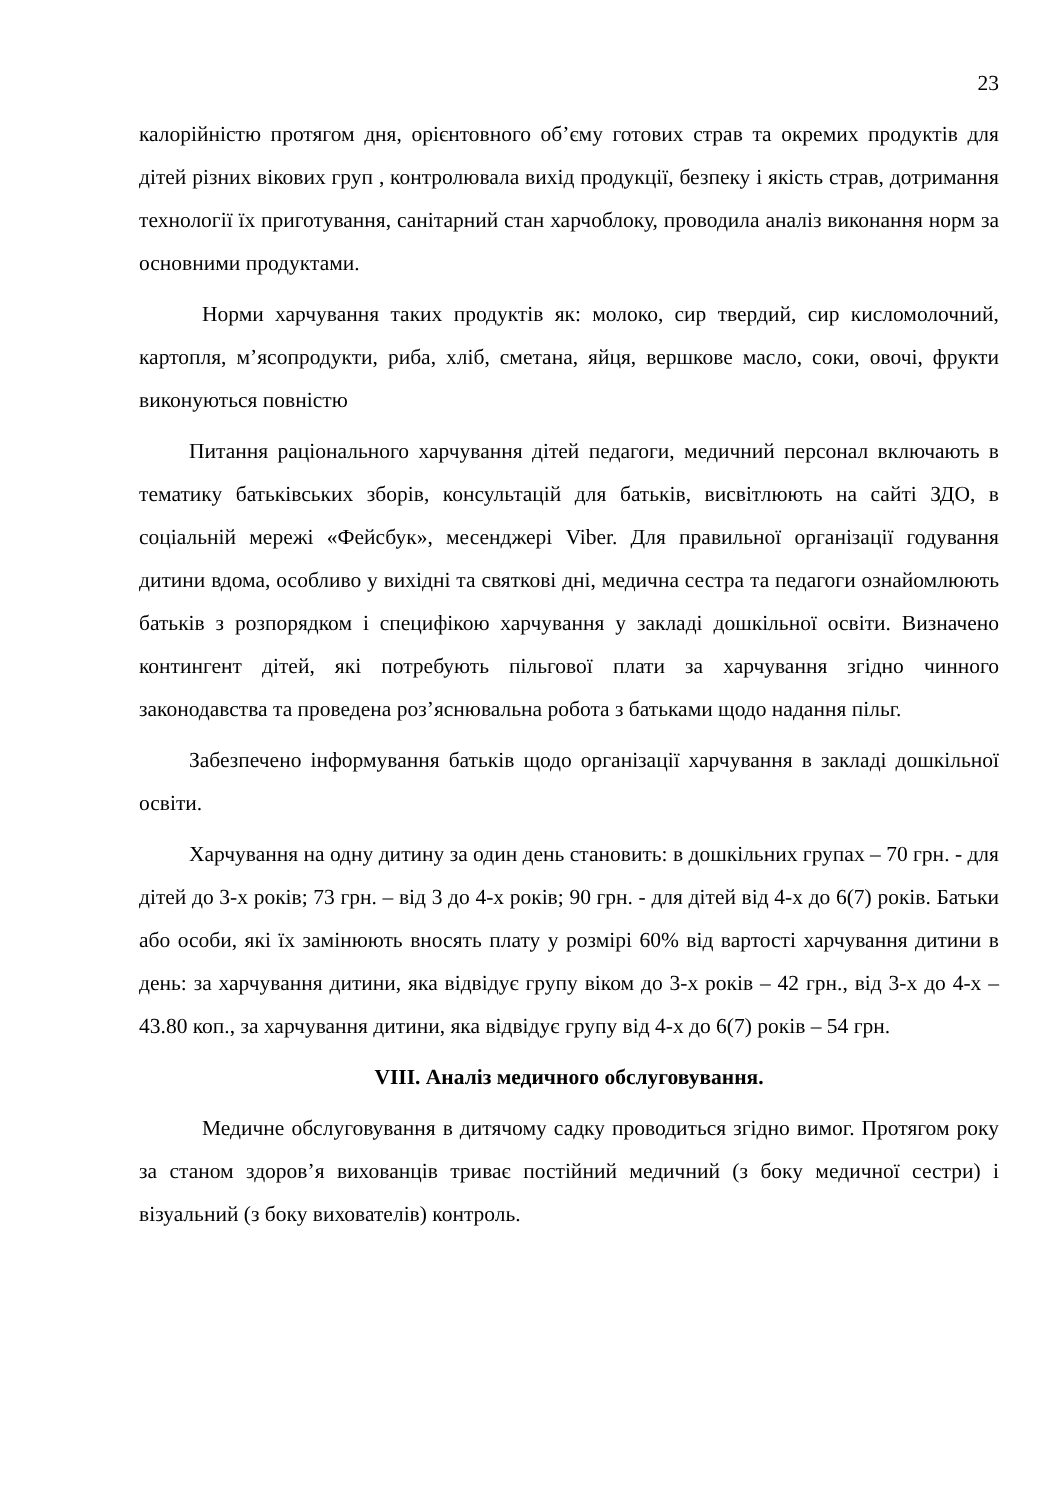23
калорійністю протягом дня, орієнтовного об’єму готових страв та окремих продуктів для дітей різних вікових груп , контролювала вихід продукції, безпеку і якість страв, дотримання технології їх приготування, санітарний стан харчоблоку, проводила аналіз виконання норм за основними продуктами.
Норми харчування таких продуктів як: молоко, сир твердий, сир кисломолочний, картопля, м’ясопродукти, риба, хліб, сметана, яйця, вершкове масло, соки, овочі, фрукти виконуються повністю
Питання раціонального харчування дітей педагоги, медичний персонал включають в тематику батьківських зборів, консультацій для батьків, висвітлюють на сайті ЗДО, в соціальній мережі «Фейсбук», месенджері Viber. Для правильної організації годування дитини вдома, особливо у вихідні та святкові дні, медична сестра та педагоги ознайомлюють батьків з розпорядком і специфікою харчування у закладі дошкільної освіти. Визначено контингент дітей, які потребують пільгової плати за харчування згідно чинного законодавства та проведена роз’яснювальна робота з батьками щодо надання пільг.
Забезпечено інформування батьків щодо організації харчування в закладі дошкільної освіти.
Харчування на одну дитину за один день становить: в дошкільних групах – 70 грн. - для дітей до 3-х років; 73 грн. – від 3 до 4-х років; 90 грн. - для дітей від 4-х до 6(7) років. Батьки або особи, які їх замінюють вносять плату у розмірі 60% від вартості харчування дитини в день: за харчування дитини, яка відвідує групу віком до 3-х років – 42 грн., від 3-х до 4-х – 43.80 коп., за харчування дитини, яка відвідує групу від 4-х до 6(7) років – 54 грн.
VIII. Аналіз медичного обслуговування.
Медичне обслуговування в дитячому садку проводиться згідно вимог. Протягом року за станом здоров’я вихованців триває постійний медичний (з боку медичної сестри) і візуальний (з боку вихователів) контроль.